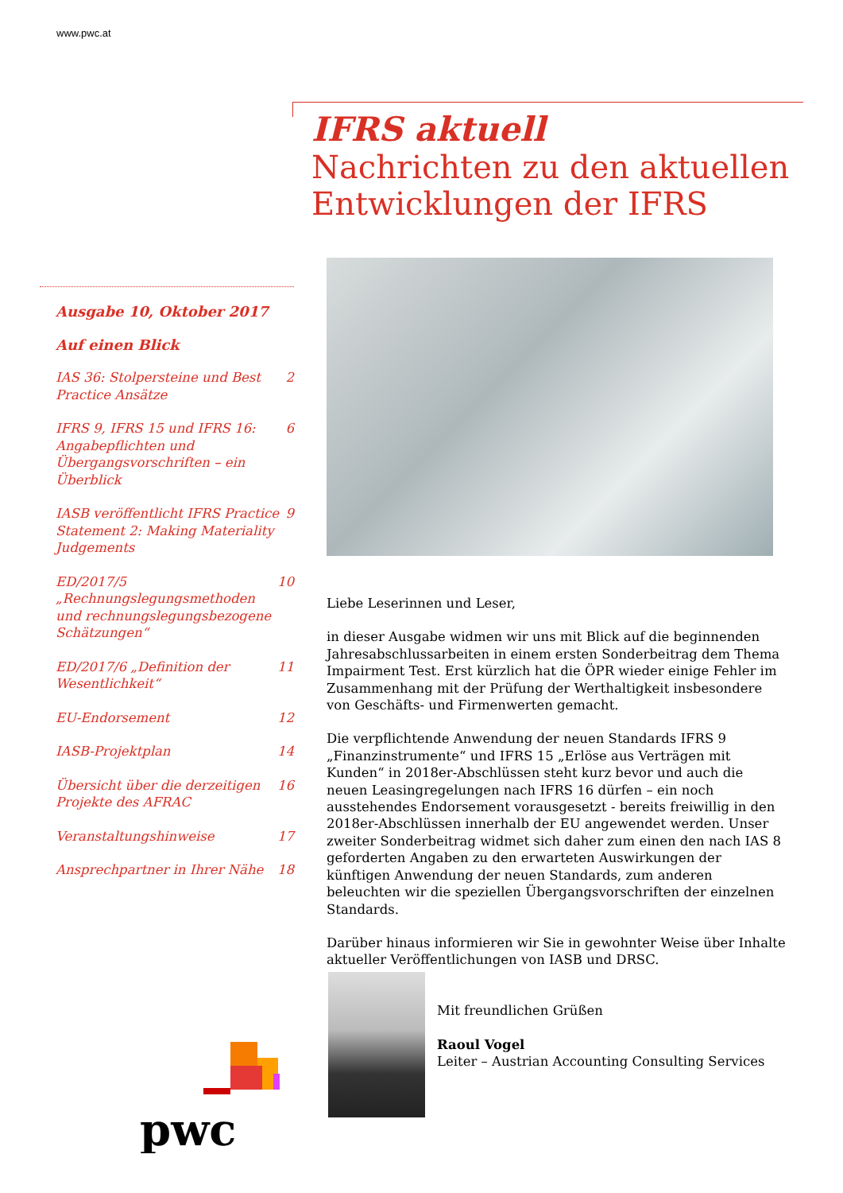www.pwc.at
IFRS aktuell
Nachrichten zu den aktuellen
Entwicklungen der IFRS
Ausgabe 10, Oktober 2017
Auf einen Blick
IAS 36: Stolpersteine und Best Practice Ansätze 2
IFRS 9, IFRS 15 und IFRS 16: Angabepflichten und Übergangsvorschriften – ein Überblick 6
IASB veröffentlicht IFRS Practice Statement 2: Making Materiality Judgements 9
ED/2017/5 „Rechnungslegungsmethoden und rechnungslegungsbezogene Schätzungen“ 10
ED/2017/6 „Definition der Wesentlichkeit“ 11
EU-Endorsement 12
IASB-Projektplan 14
Übersicht über die derzeitigen Projekte des AFRAC 16
Veranstaltungshinweise 17
Ansprechpartner in Ihrer Nähe 18
Liebe Leserinnen und Leser,
in dieser Ausgabe widmen wir uns mit Blick auf die beginnenden Jahresabschlussarbeiten in einem ersten Sonderbeitrag dem Thema Impairment Test. Erst kürzlich hat die ÖPR wieder einige Fehler im Zusammenhang mit der Prüfung der Werthaltigkeit insbesondere von Geschäfts- und Firmenwerten gemacht.
Die verpflichtende Anwendung der neuen Standards IFRS 9 „Finanzinstrumente“ und IFRS 15 „Erlöse aus Verträgen mit Kunden“ in 2018er-Abschlüssen steht kurz bevor und auch die neuen Leasingregelungen nach IFRS 16 dürfen – ein noch ausstehendes Endorsement vorausgesetzt - bereits freiwillig in den 2018er-Abschlüssen innerhalb der EU angewendet werden. Unser zweiter Sonderbeitrag widmet sich daher zum einen den nach IAS 8 geforderten Angaben zu den erwarteten Auswirkungen der künftigen Anwendung der neuen Standards, zum anderen beleuchten wir die speziellen Übergangsvorschriften der einzelnen Standards.
Darüber hinaus informieren wir Sie in gewohnter Weise über Inhalte aktueller Veröffentlichungen von IASB und DRSC.
Mit freundlichen Grüßen
Raoul Vogel
Leiter – Austrian Accounting Consulting Services
pwc